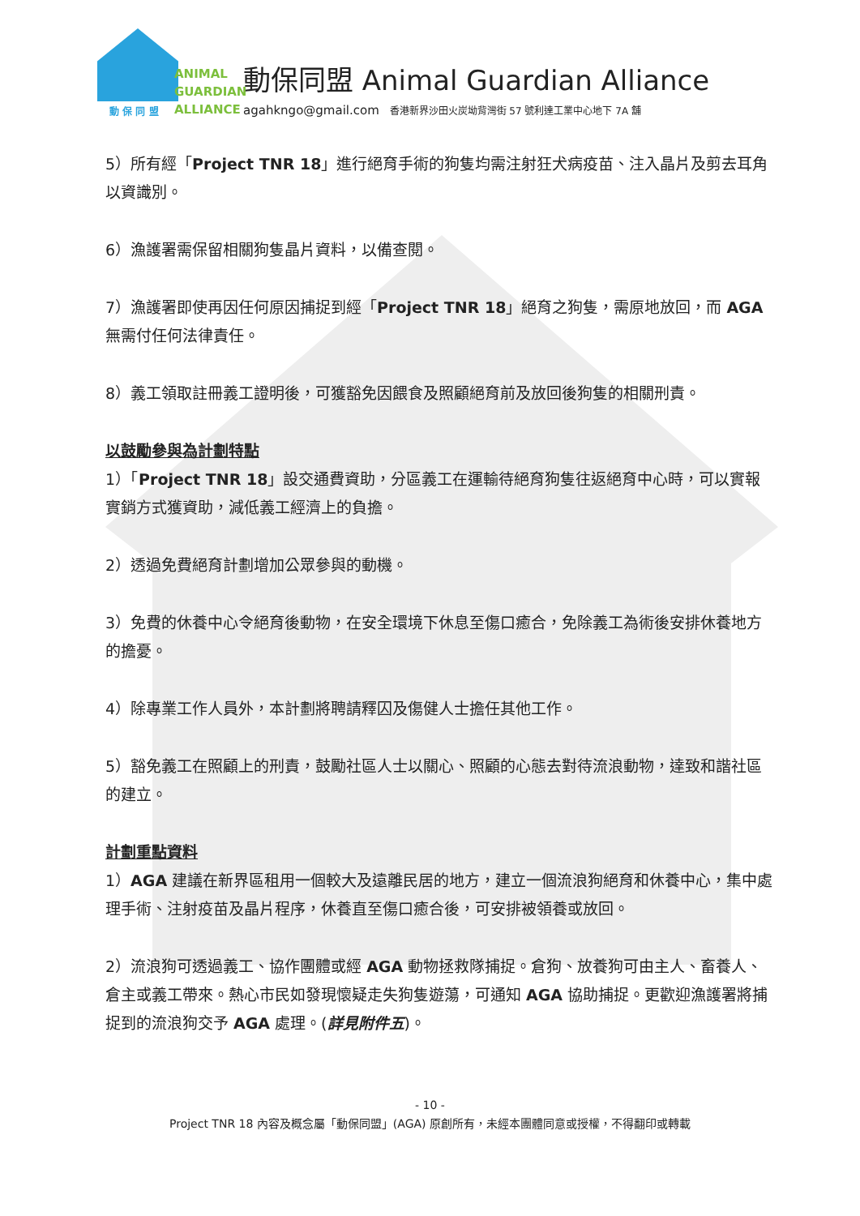ANIMAL
GUARDIAN
ALLIANCE
動 保 同 盟
動保同盟 Animal Guardian Alliance
agahkngo@gmail.com 香港新界沙田火炭坳背灣街 57 號利達工業中心地下 7A 舖
5）所有經「Project TNR 18」進行絕育手術的狗隻均需注射狂犬病疫苗、注入晶片及剪去耳角以資識別。
6）漁護署需保留相關狗隻晶片資料，以備查閱。
7）漁護署即使再因任何原因捕捉到經「Project TNR 18」絕育之狗隻，需原地放回，而 AGA 無需付任何法律責任。
8）義工領取註冊義工證明後，可獲豁免因餵食及照顧絕育前及放回後狗隻的相關刑責。
以鼓勵參與為計劃特點
1）「Project TNR 18」設交通費資助，分區義工在運輸待絕育狗隻往返絕育中心時，可以實報實銷方式獲資助，減低義工經濟上的負擔。
2）透過免費絕育計劃增加公眾參與的動機。
3）免費的休養中心令絕育後動物，在安全環境下休息至傷口癒合，免除義工為術後安排休養地方的擔憂。
4）除專業工作人員外，本計劃將聘請釋囚及傷健人士擔任其他工作。
5）豁免義工在照顧上的刑責，鼓勵社區人士以關心、照顧的心態去對待流浪動物，達致和諧社區的建立。
計劃重點資料
1）AGA 建議在新界區租用一個較大及遠離民居的地方，建立一個流浪狗絕育和休養中心，集中處理手術、注射疫苗及晶片程序，休養直至傷口癒合後，可安排被領養或放回。
2）流浪狗可透過義工、協作團體或經 AGA 動物拯救隊捕捉。倉狗、放養狗可由主人、畜養人、倉主或義工帶來。熱心市民如發現懷疑走失狗隻遊蕩，可通知 AGA 協助捕捉。更歡迎漁護署將捕捉到的流浪狗交予 AGA 處理。(詳見附件五)。
- 10 -
Project TNR 18 內容及概念屬「動保同盟」(AGA) 原創所有，未經本團體同意或授權，不得翻印或轉載